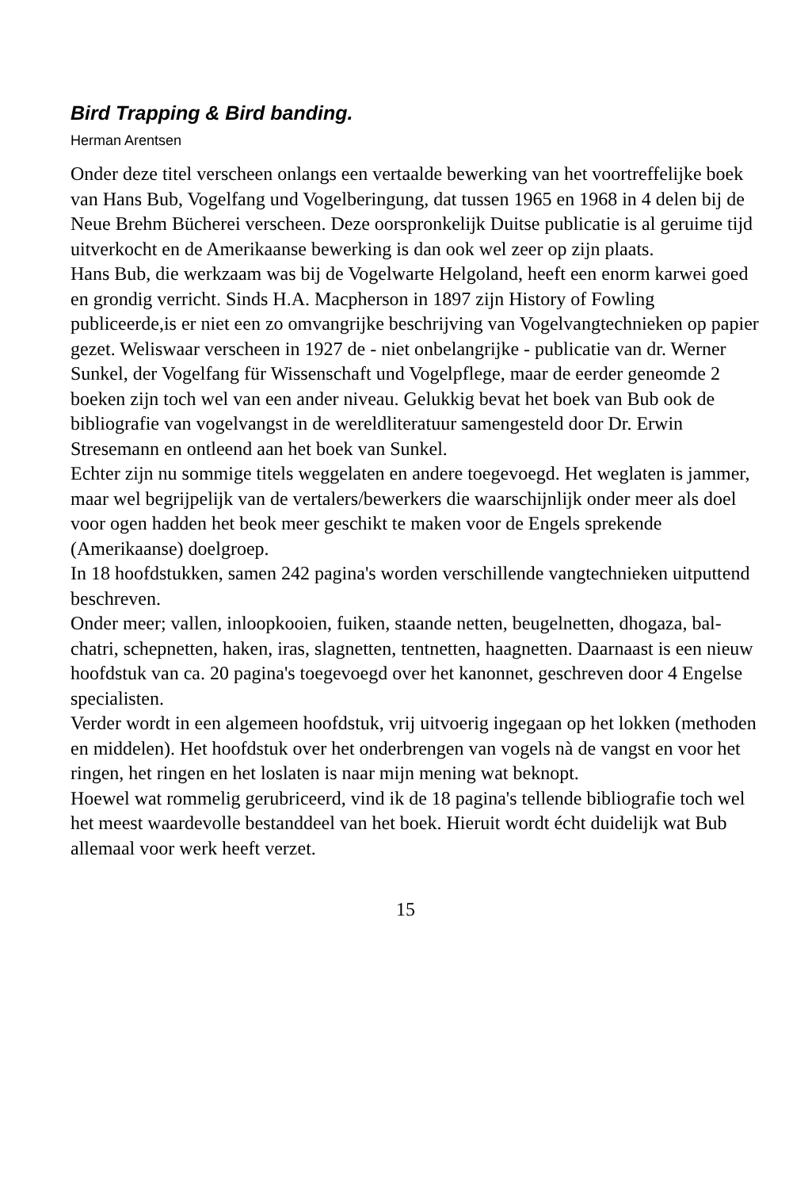Bird Trapping & Bird banding.
Herman Arentsen
Onder deze titel verscheen onlangs een vertaalde bewerking van het voortreffelijke boek van Hans Bub, Vogelfang und Vogelberingung, dat tussen 1965 en 1968 in 4 delen bij de Neue Brehm Bücherei verscheen. Deze oorspronkelijk Duitse publicatie is al geruime tijd uitverkocht en de Amerikaanse bewerking is dan ook wel zeer op zijn plaats.
Hans Bub, die werkzaam was bij de Vogelwarte Helgoland, heeft een enorm karwei goed en grondig verricht. Sinds H.A. Macpherson in 1897 zijn History of Fowling publiceerde,is er niet een zo omvangrijke beschrijving van Vogelvangtechnieken op papier gezet. Weliswaar verscheen in 1927 de - niet onbelangrijke - publicatie van dr. Werner Sunkel, der Vogelfang für Wissenschaft und Vogelpflege, maar de eerder geneomde 2 boeken zijn toch wel van een ander niveau. Gelukkig bevat het boek van Bub ook de bibliografie van vogelvangst in de wereldliteratuur samengesteld door Dr. Erwin Stresemann en ontleend aan het boek van Sunkel.
Echter zijn nu sommige titels weggelaten en andere toegevoegd. Het weglaten is jammer, maar wel begrijpelijk van de vertalers/bewerkers die waarschijnlijk onder meer als doel voor ogen hadden het beok meer geschikt te maken voor de Engels sprekende (Amerikaanse) doelgroep.
In 18 hoofdstukken, samen 242 pagina's worden verschillende vangtechnieken uitputtend beschreven.
Onder meer; vallen, inloopkooien, fuiken, staande netten, beugelnetten, dhogaza, bal-chatri, schepnetten, haken, iras, slagnetten, tentnetten, haagnetten. Daarnaast is een nieuw hoofdstuk van ca. 20 pagina's toegevoegd over het kanonnet, geschreven door 4 Engelse specialisten.
Verder wordt in een algemeen hoofdstuk, vrij uitvoerig ingegaan op het lokken (methoden en middelen). Het hoofdstuk over het onderbrengen van vogels nà de vangst en voor het ringen, het ringen en het loslaten is naar mijn mening wat beknopt.
Hoewel wat rommelig gerubriceerd, vind ik de 18 pagina's tellende bibliografie toch wel het meest waardevolle bestanddeel van het boek. Hieruit wordt écht duidelijk wat Bub allemaal voor werk heeft verzet.
15